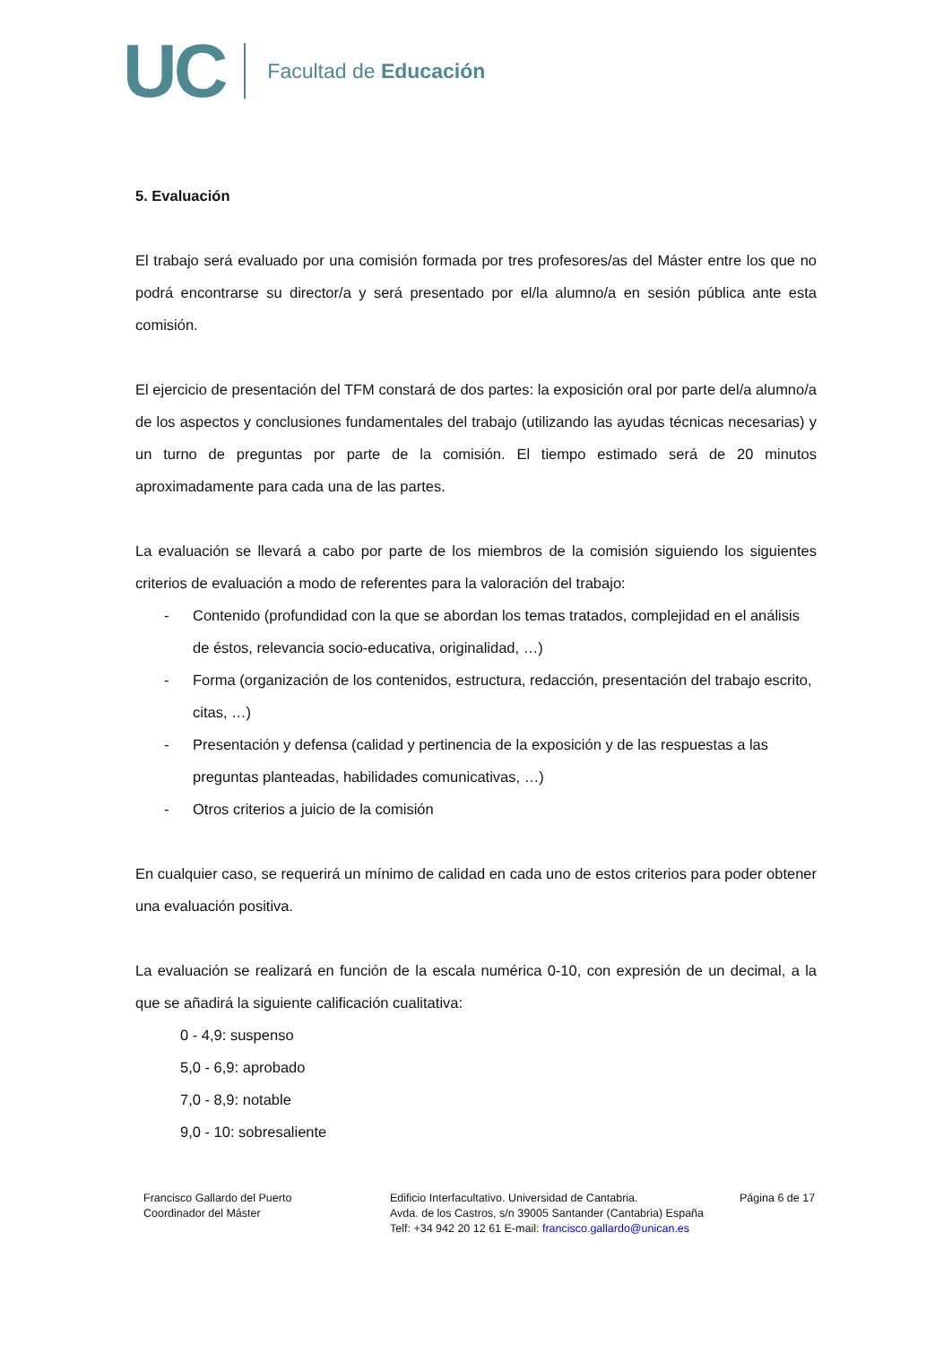UC Facultad de Educación
5. Evaluación
El trabajo será evaluado por una comisión formada por tres profesores/as del Máster entre los que no podrá encontrarse su director/a y será presentado por el/la alumno/a en sesión pública ante esta comisión.
El ejercicio de presentación del TFM constará de dos partes: la exposición oral por parte del/a alumno/a de los aspectos y conclusiones fundamentales del trabajo (utilizando las ayudas técnicas necesarias) y un turno de preguntas por parte de la comisión. El tiempo estimado será de 20 minutos aproximadamente para cada una de las partes.
La evaluación se llevará a cabo por parte de los miembros de la comisión siguiendo los siguientes criterios de evaluación a modo de referentes para la valoración del trabajo:
- Contenido (profundidad con la que se abordan los temas tratados, complejidad en el análisis de éstos, relevancia socio-educativa, originalidad, …)
- Forma (organización de los contenidos, estructura, redacción, presentación del trabajo escrito, citas, …)
- Presentación y defensa (calidad y pertinencia de la exposición y de las respuestas a las preguntas planteadas, habilidades comunicativas, …)
- Otros criterios a juicio de la comisión
En cualquier caso, se requerirá un mínimo de calidad en cada uno de estos criterios para poder obtener una evaluación positiva.
La evaluación se realizará en función de la escala numérica 0-10, con expresión de un decimal, a la que se añadirá la siguiente calificación cualitativa:
0 - 4,9: suspenso
5,0 - 6,9: aprobado
7,0 - 8,9: notable
9,0 - 10: sobresaliente
Francisco Gallardo del Puerto
Coordinador del Máster
Edificio Interfacultativo. Universidad de Cantabria.
Avda. de los Castros, s/n 39005 Santander (Cantabria) España
Telf: +34 942 20 12 61 E-mail: francisco.gallardo@unican.es
Página 6 de 17